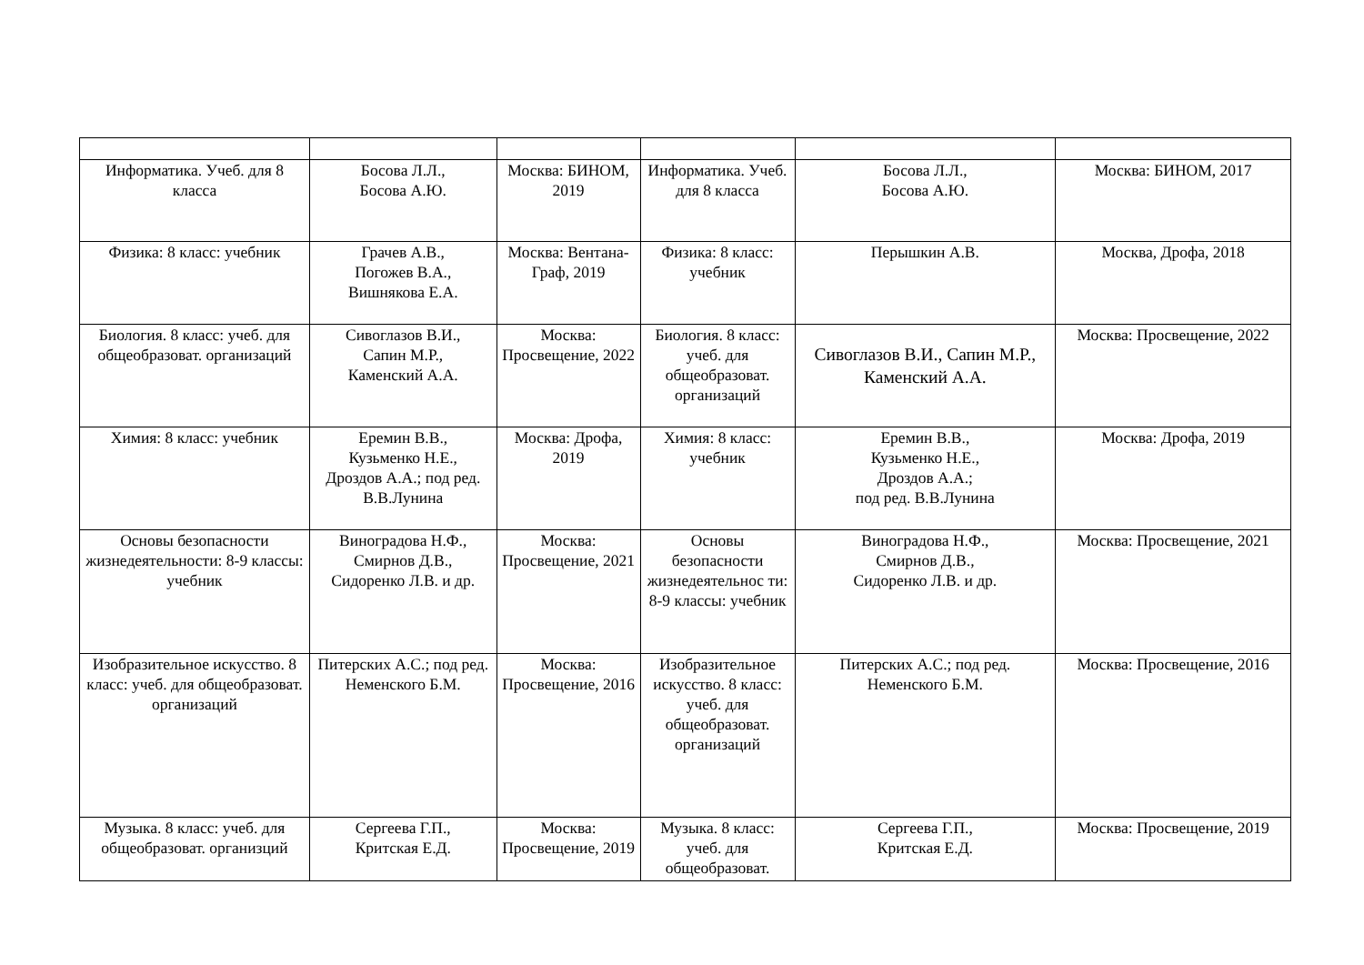| Информатика. Учеб. для 8 класса | Босова Л.Л., Босова А.Ю. | Москва: БИНОМ, 2019 | Информатика. Учеб. для 8 класса | Босова Л.Л., Босова А.Ю. | Москва: БИНОМ, 2017 |
| Физика: 8 класс: учебник | Грачев А.В., Погожев В.А., Вишнякова Е.А. | Москва: Вентана-Граф, 2019 | Физика: 8 класс: учебник | Перышкин А.В. | Москва, Дрофа, 2018 |
| Биология. 8 класс: учеб. для общеобразоват. организаций | Сивоглазов В.И., Сапин М.Р., Каменский А.А. | Москва: Просвещение, 2022 | Биология. 8 класс: учеб. для общеобразоват. организаций | Сивоглазов В.И., Сапин М.Р., Каменский А.А. | Москва: Просвещение, 2022 |
| Химия: 8 класс: учебник | Еремин В.В., Кузьменко Н.Е., Дроздов А.А.; под ред. В.В.Лунина | Москва: Дрофа, 2019 | Химия: 8 класс: учебник | Еремин В.В., Кузьменко Н.Е., Дроздов А.А.; под ред. В.В.Лунина | Москва: Дрофа, 2019 |
| Основы безопасности жизнедеятельности: 8-9 классы: учебник | Виноградова Н.Ф., Смирнов Д.В., Сидоренко Л.В. и др. | Москва: Просвещение, 2021 | Основы безопасности жизнедеятельнос ти: 8-9 классы: учебник | Виноградова Н.Ф., Смирнов Д.В., Сидоренко Л.В. и др. | Москва: Просвещение, 2021 |
| Изобразительное искусство. 8 класс: учеб. для общеобразоват. организаций | Питерских А.С.; под ред. Неменского Б.М. | Москва: Просвещение, 2016 | Изобразительное искусство. 8 класс: учеб. для общеобразоват. организаций | Питерских А.С.; под ред. Неменского Б.М. | Москва: Просвещение, 2016 |
| Музыка. 8 класс: учеб. для общеобразоват. организций | Сергеева Г.П., Критская Е.Д. | Москва: Просвещение, 2019 | Музыка. 8 класс: учеб. для общеобразоват. | Сергеева Г.П., Критская Е.Д. | Москва: Просвещение, 2019 |